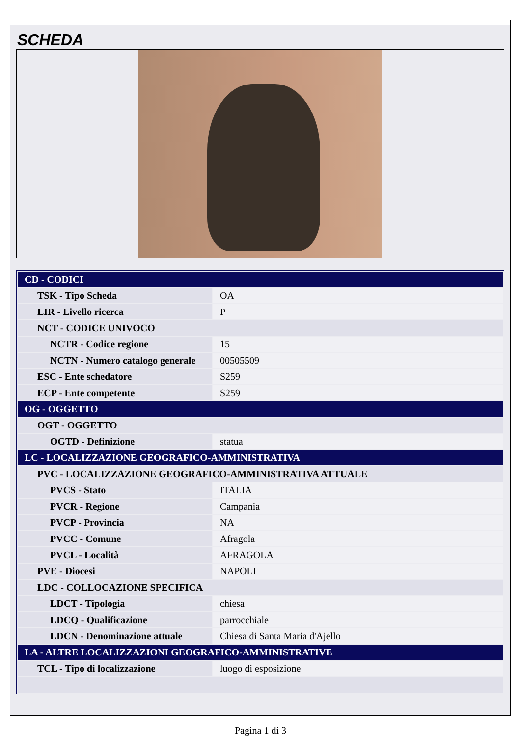SCHEDA
| CD - CODICI | |
| TSK - Tipo Scheda | OA |
| LIR - Livello ricerca | P |
| NCT - CODICE UNIVOCO | |
| NCTR - Codice regione | 15 |
| NCTN - Numero catalogo generale | 00505509 |
| ESC - Ente schedatore | S259 |
| ECP - Ente competente | S259 |
| OG - OGGETTO | |
| OGT - OGGETTO | |
| OGTD - Definizione | statua |
| LC - LOCALIZZAZIONE GEOGRAFICO-AMMINISTRATIVA | |
| PVC - LOCALIZZAZIONE GEOGRAFICO-AMMINISTRATIVA ATTUALE | |
| PVCS - Stato | ITALIA |
| PVCR - Regione | Campania |
| PVCP - Provincia | NA |
| PVCC - Comune | Afragola |
| PVCL - Località | AFRAGOLA |
| PVE - Diocesi | NAPOLI |
| LDC - COLLOCAZIONE SPECIFICA | |
| LDCT - Tipologia | chiesa |
| LDCQ - Qualificazione | parrocchiale |
| LDCN - Denominazione attuale | Chiesa di Santa Maria d'Ajello |
| LA - ALTRE LOCALIZZAZIONI GEOGRAFICO-AMMINISTRATIVE | |
| TCL - Tipo di localizzazione | luogo di esposizione |
Pagina 1 di 3